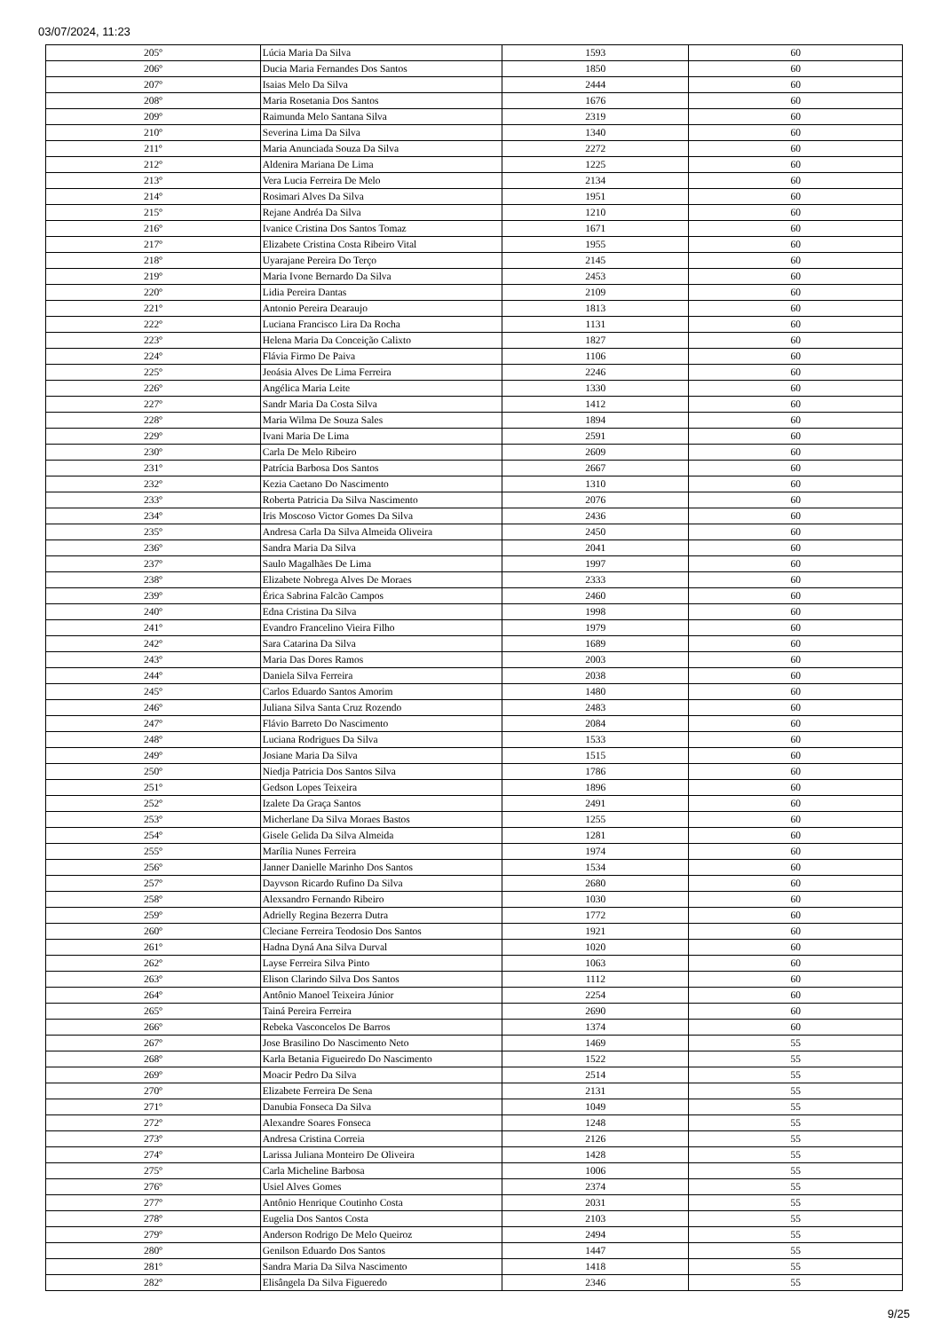03/07/2024, 11:23
| 205º | Lúcia Maria Da Silva | 1593 | 60 |
| 206º | Ducia Maria Fernandes Dos Santos | 1850 | 60 |
| 207º | Isaias Melo Da Silva | 2444 | 60 |
| 208º | Maria Rosetania Dos Santos | 1676 | 60 |
| 209º | Raimunda Melo Santana Silva | 2319 | 60 |
| 210º | Severina Lima Da Silva | 1340 | 60 |
| 211º | Maria Anunciada Souza Da Silva | 2272 | 60 |
| 212º | Aldenira Mariana De Lima | 1225 | 60 |
| 213º | Vera Lucia Ferreira De Melo | 2134 | 60 |
| 214º | Rosimari Alves Da Silva | 1951 | 60 |
| 215º | Rejane Andréa Da Silva | 1210 | 60 |
| 216º | Ivanice Cristina Dos Santos Tomaz | 1671 | 60 |
| 217º | Elizabete Cristina Costa Ribeiro Vital | 1955 | 60 |
| 218º | Uyarajane Pereira Do Terço | 2145 | 60 |
| 219º | Maria Ivone Bernardo Da Silva | 2453 | 60 |
| 220º | Lidia Pereira Dantas | 2109 | 60 |
| 221º | Antonio Pereira Dearaujo | 1813 | 60 |
| 222º | Luciana Francisco Lira Da Rocha | 1131 | 60 |
| 223º | Helena Maria Da Conceição Calixto | 1827 | 60 |
| 224º | Flávia Firmo De Paiva | 1106 | 60 |
| 225º | Jeoásia Alves De Lima Ferreira | 2246 | 60 |
| 226º | Angélica Maria Leite | 1330 | 60 |
| 227º | Sandr Maria Da Costa Silva | 1412 | 60 |
| 228º | Maria Wilma De Souza Sales | 1894 | 60 |
| 229º | Ivani Maria De Lima | 2591 | 60 |
| 230º | Carla De Melo Ribeiro | 2609 | 60 |
| 231º | Patrícia Barbosa Dos Santos | 2667 | 60 |
| 232º | Kezia Caetano Do Nascimento | 1310 | 60 |
| 233º | Roberta Patricia Da Silva Nascimento | 2076 | 60 |
| 234º | Iris Moscoso Victor Gomes Da Silva | 2436 | 60 |
| 235º | Andresa Carla Da Silva Almeida Oliveira | 2450 | 60 |
| 236º | Sandra Maria Da Silva | 2041 | 60 |
| 237º | Saulo Magalhães De Lima | 1997 | 60 |
| 238º | Elizabete Nobrega Alves De Moraes | 2333 | 60 |
| 239º | Érica Sabrina Falcão Campos | 2460 | 60 |
| 240º | Edna Cristina Da Silva | 1998 | 60 |
| 241º | Evandro Francelino Vieira Filho | 1979 | 60 |
| 242º | Sara Catarina Da Silva | 1689 | 60 |
| 243º | Maria Das Dores Ramos | 2003 | 60 |
| 244º | Daniela Silva Ferreira | 2038 | 60 |
| 245º | Carlos Eduardo Santos Amorim | 1480 | 60 |
| 246º | Juliana Silva Santa Cruz Rozendo | 2483 | 60 |
| 247º | Flávio Barreto Do Nascimento | 2084 | 60 |
| 248º | Luciana Rodrigues Da Silva | 1533 | 60 |
| 249º | Josiane Maria Da Silva | 1515 | 60 |
| 250º | Niedja Patricia Dos Santos Silva | 1786 | 60 |
| 251º | Gedson Lopes Teixeira | 1896 | 60 |
| 252º | Izalete Da Graça Santos | 2491 | 60 |
| 253º | Micherlane Da Silva Moraes Bastos | 1255 | 60 |
| 254º | Gisele Gelida Da Silva Almeida | 1281 | 60 |
| 255º | Marília Nunes Ferreira | 1974 | 60 |
| 256º | Janner Danielle Marinho Dos Santos | 1534 | 60 |
| 257º | Dayvson Ricardo Rufino Da Silva | 2680 | 60 |
| 258º | Alexsandro Fernando Ribeiro | 1030 | 60 |
| 259º | Adrielly Regina Bezerra Dutra | 1772 | 60 |
| 260º | Cleciane Ferreira Teodosio Dos Santos | 1921 | 60 |
| 261º | Hadna Dyná Ana Silva Durval | 1020 | 60 |
| 262º | Layse Ferreira Silva Pinto | 1063 | 60 |
| 263º | Elison Clarindo Silva Dos Santos | 1112 | 60 |
| 264º | Antônio Manoel Teixeira Júnior | 2254 | 60 |
| 265º | Tainá Pereira Ferreira | 2690 | 60 |
| 266º | Rebeka Vasconcelos De Barros | 1374 | 60 |
| 267º | Jose Brasilino Do Nascimento Neto | 1469 | 55 |
| 268º | Karla Betania Figueiredo Do Nascimento | 1522 | 55 |
| 269º | Moacir Pedro Da Silva | 2514 | 55 |
| 270º | Elizabete Ferreira De Sena | 2131 | 55 |
| 271º | Danubia Fonseca Da Silva | 1049 | 55 |
| 272º | Alexandre Soares Fonseca | 1248 | 55 |
| 273º | Andresa Cristina Correia | 2126 | 55 |
| 274º | Larissa Juliana Monteiro De Oliveira | 1428 | 55 |
| 275º | Carla Micheline Barbosa | 1006 | 55 |
| 276º | Usiel Alves Gomes | 2374 | 55 |
| 277º | Antônio Henrique Coutinho Costa | 2031 | 55 |
| 278º | Eugelia Dos Santos Costa | 2103 | 55 |
| 279º | Anderson Rodrigo De Melo Queiroz | 2494 | 55 |
| 280º | Genilson Eduardo Dos Santos | 1447 | 55 |
| 281º | Sandra Maria Da Silva Nascimento | 1418 | 55 |
| 282º | Elisângela Da Silva Figueredo | 2346 | 55 |
9/25